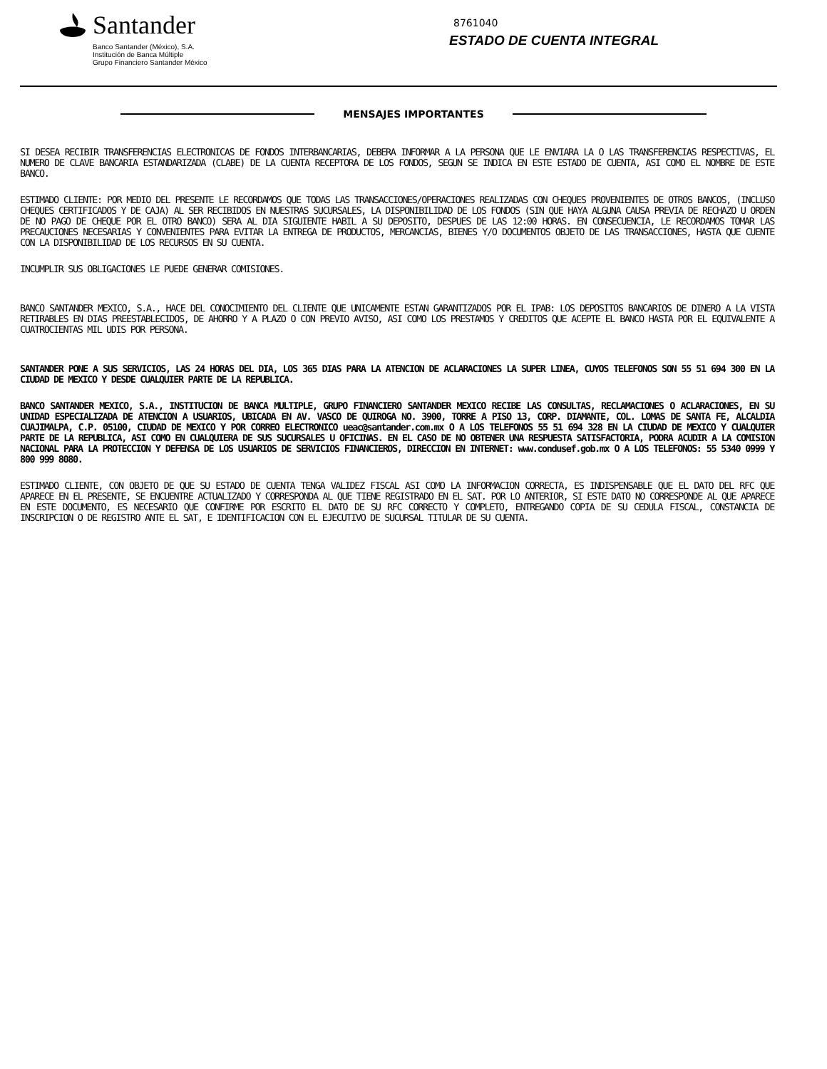Santander
Banco Santander (México), S.A.
Institución de Banca Múltiple
Grupo Financiero Santander México
8761040
ESTADO DE CUENTA INTEGRAL
MENSAJES IMPORTANTES
SI DESEA RECIBIR TRANSFERENCIAS ELECTRONICAS DE FONDOS INTERBANCARIAS, DEBERA INFORMAR A LA PERSONA QUE LE ENVIARA LA O LAS TRANSFERENCIAS RESPECTIVAS, EL NUMERO DE CLAVE BANCARIA ESTANDARIZADA (CLABE) DE LA CUENTA RECEPTORA DE LOS FONDOS, SEGUN SE INDICA EN ESTE ESTADO DE CUENTA, ASI COMO EL NOMBRE DE ESTE BANCO.
ESTIMADO CLIENTE: POR MEDIO DEL PRESENTE LE RECORDAMOS QUE TODAS LAS TRANSACCIONES/OPERACIONES REALIZADAS CON CHEQUES PROVENIENTES DE OTROS BANCOS, (INCLUSO CHEQUES CERTIFICADOS Y DE CAJA) AL SER RECIBIDOS EN NUESTRAS SUCURSALES, LA DISPONIBILIDAD DE LOS FONDOS (SIN QUE HAYA ALGUNA CAUSA PREVIA DE RECHAZO U ORDEN DE NO PAGO DE CHEQUE POR EL OTRO BANCO) SERA AL DIA SIGUIENTE HABIL A SU DEPOSITO, DESPUES DE LAS 12:00 HORAS. EN CONSECUENCIA, LE RECORDAMOS TOMAR LAS PRECAUCIONES NECESARIAS Y CONVENIENTES PARA EVITAR LA ENTREGA DE PRODUCTOS, MERCANCIAS, BIENES Y/O DOCUMENTOS OBJETO DE LAS TRANSACCIONES, HASTA QUE CUENTE CON LA DISPONIBILIDAD DE LOS RECURSOS EN SU CUENTA.
INCUMPLIR SUS OBLIGACIONES LE PUEDE GENERAR COMISIONES.
BANCO SANTANDER MEXICO, S.A., HACE DEL CONOCIMIENTO DEL CLIENTE QUE UNICAMENTE ESTAN GARANTIZADOS POR EL IPAB: LOS DEPOSITOS BANCARIOS DE DINERO A LA VISTA RETIRABLES EN DIAS PREESTABLECIDOS, DE AHORRO Y A PLAZO O CON PREVIO AVISO, ASI COMO LOS PRESTAMOS Y CREDITOS QUE ACEPTE EL BANCO HASTA POR EL EQUIVALENTE A CUATROCIENTAS MIL UDIS POR PERSONA.
SANTANDER PONE A SUS SERVICIOS, LAS 24 HORAS DEL DIA, LOS 365 DIAS PARA LA ATENCION DE ACLARACIONES LA SUPER LINEA, CUYOS TELEFONOS SON 55 51 694 300 EN LA CIUDAD DE MEXICO Y DESDE CUALQUIER PARTE DE LA REPUBLICA.
BANCO SANTANDER MEXICO, S.A., INSTITUCION DE BANCA MULTIPLE, GRUPO FINANCIERO SANTANDER MEXICO RECIBE LAS CONSULTAS, RECLAMACIONES O ACLARACIONES, EN SU UNIDAD ESPECIALIZADA DE ATENCION A USUARIOS, UBICADA EN AV. VASCO DE QUIROGA NO. 3900, TORRE A PISO 13, CORP. DIAMANTE, COL. LOMAS DE SANTA FE, ALCALDIA CUAJIMALPA, C.P. 05100, CIUDAD DE MEXICO Y POR CORREO ELECTRONICO ueac@santander.com.mx O A LOS TELEFONOS 55 51 694 328 EN LA CIUDAD DE MEXICO Y CUALQUIER PARTE DE LA REPUBLICA, ASI COMO EN CUALQUIERA DE SUS SUCURSALES U OFICINAS. EN EL CASO DE NO OBTENER UNA RESPUESTA SATISFACTORIA, PODRA ACUDIR A LA COMISION NACIONAL PARA LA PROTECCION Y DEFENSA DE LOS USUARIOS DE SERVICIOS FINANCIEROS, DIRECCION EN INTERNET: www.condusef.gob.mx O A LOS TELEFONOS: 55 5340 0999 Y 800 999 8080.
ESTIMADO CLIENTE, CON OBJETO DE QUE SU ESTADO DE CUENTA TENGA VALIDEZ FISCAL ASI COMO LA INFORMACION CORRECTA, ES INDISPENSABLE QUE EL DATO DEL RFC QUE APARECE EN EL PRESENTE, SE ENCUENTRE ACTUALIZADO Y CORRESPONDA AL QUE TIENE REGISTRADO EN EL SAT. POR LO ANTERIOR, SI ESTE DATO NO CORRESPONDE AL QUE APARECE EN ESTE DOCUMENTO, ES NECESARIO QUE CONFIRME POR ESCRITO EL DATO DE SU RFC CORRECTO Y COMPLETO, ENTREGANDO COPIA DE SU CEDULA FISCAL, CONSTANCIA DE INSCRIPCION O DE REGISTRO ANTE EL SAT, E IDENTIFICACION CON EL EJECUTIVO DE SUCURSAL TITULAR DE SU CUENTA.